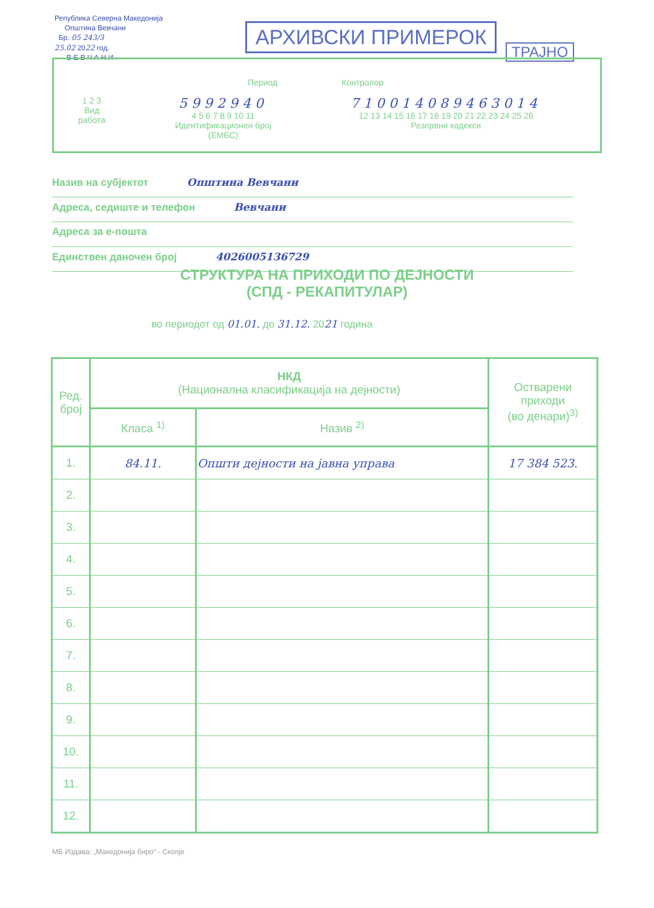Република Северна Македонија
Општина Вевчани
Бр. 05 243/3
25.02 2022 год.
В Е В Ч А Н И
АРХИВСКИ ПРИМЕРОК
ТРАЈНО
Период Контролор
1 2 3
Вид
работа
5992940
4 5 6 7 8 9 10 11
Идентификационен број
(ЕМБС)
710014089463014
12 13 14 15 16 17 18 19 20 21 22 23 24 25 26
Резервни кодекси
Назив на субјектот Општина Вевчани
Адреса, седиште и телефон Вевчани
Адреса за е-пошта
Единствен даночен број 4026005136729
СТРУКТУРА НА ПРИХОДИ ПО ДЕЈНОСТИ
(СПД - РЕКАПИТУЛАР)
во периодот од 01.01. до 31.12. 2021 година
| Ред. број | НКД (Национална класификација на дејности) | | Остварени приходи (во денари)<sup>3)</sup> |
| --- | --- | --- | --- |
| | Класа <sup>1)</sup> | Назив <sup>2)</sup> | |
| 1. | 84.11. | Општи дејности на јавна управа | 17 384 523. |
| 2. | | | |
| 3. | | | |
| 4. | | | |
| 5. | | | |
| 6. | | | |
| 7. | | | |
| 8. | | | |
| 9. | | | |
| 10. | | | |
| 11. | | | |
| 12. | | | |
МБ Издава: „Македонија биро“ - Скопје